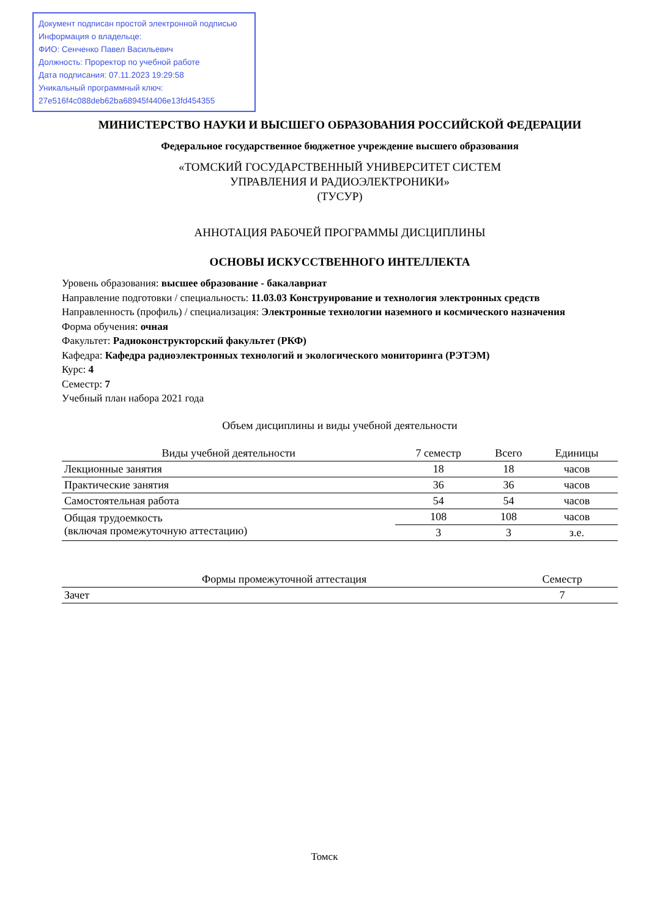Документ подписан простой электронной подписью
Информация о владельце:
ФИО: Сенченко Павел Васильевич
Должность: Проректор по учебной работе
Дата подписания: 07.11.2023 19:29:58
Уникальный программный ключ:
27e516f4c088deb62ba68945f4406e13fd454355
МИНИСТЕРСТВО НАУКИ И ВЫСШЕГО ОБРАЗОВАНИЯ РОССИЙСКОЙ ФЕДЕРАЦИИ
Федеральное государственное бюджетное учреждение высшего образования
«ТОМСКИЙ ГОСУДАРСТВЕННЫЙ УНИВЕРСИТЕТ СИСТЕМ
УПРАВЛЕНИЯ И РАДИОЭЛЕКТРОНИКИ»
(ТУСУР)
АННОТАЦИЯ РАБОЧЕЙ ПРОГРАММЫ ДИСЦИПЛИНЫ
ОСНОВЫ ИСКУССТВЕННОГО ИНТЕЛЛЕКТА
Уровень образования: высшее образование - бакалавриат
Направление подготовки / специальность: 11.03.03 Конструирование и технология электронных средств
Направленность (профиль) / специализация: Электронные технологии наземного и космического назначения
Форма обучения: очная
Факультет: Радиоконструкторский факультет (РКФ)
Кафедра: Кафедра радиоэлектронных технологий и экологического мониторинга (РЭТЭМ)
Курс: 4
Семестр: 7
Учебный план набора 2021 года
Объем дисциплины и виды учебной деятельности
| Виды учебной деятельности | 7 семестр | Всего | Единицы |
| --- | --- | --- | --- |
| Лекционные занятия | 18 | 18 | часов |
| Практические занятия | 36 | 36 | часов |
| Самостоятельная работа | 54 | 54 | часов |
| Общая трудоемкость (включая промежуточную аттестацию) | 108 | 108 | часов |
| | 3 | 3 | з.е. |
| Формы промежуточной аттестация | Семестр |
| --- | --- |
| Зачет | 7 |
Томск